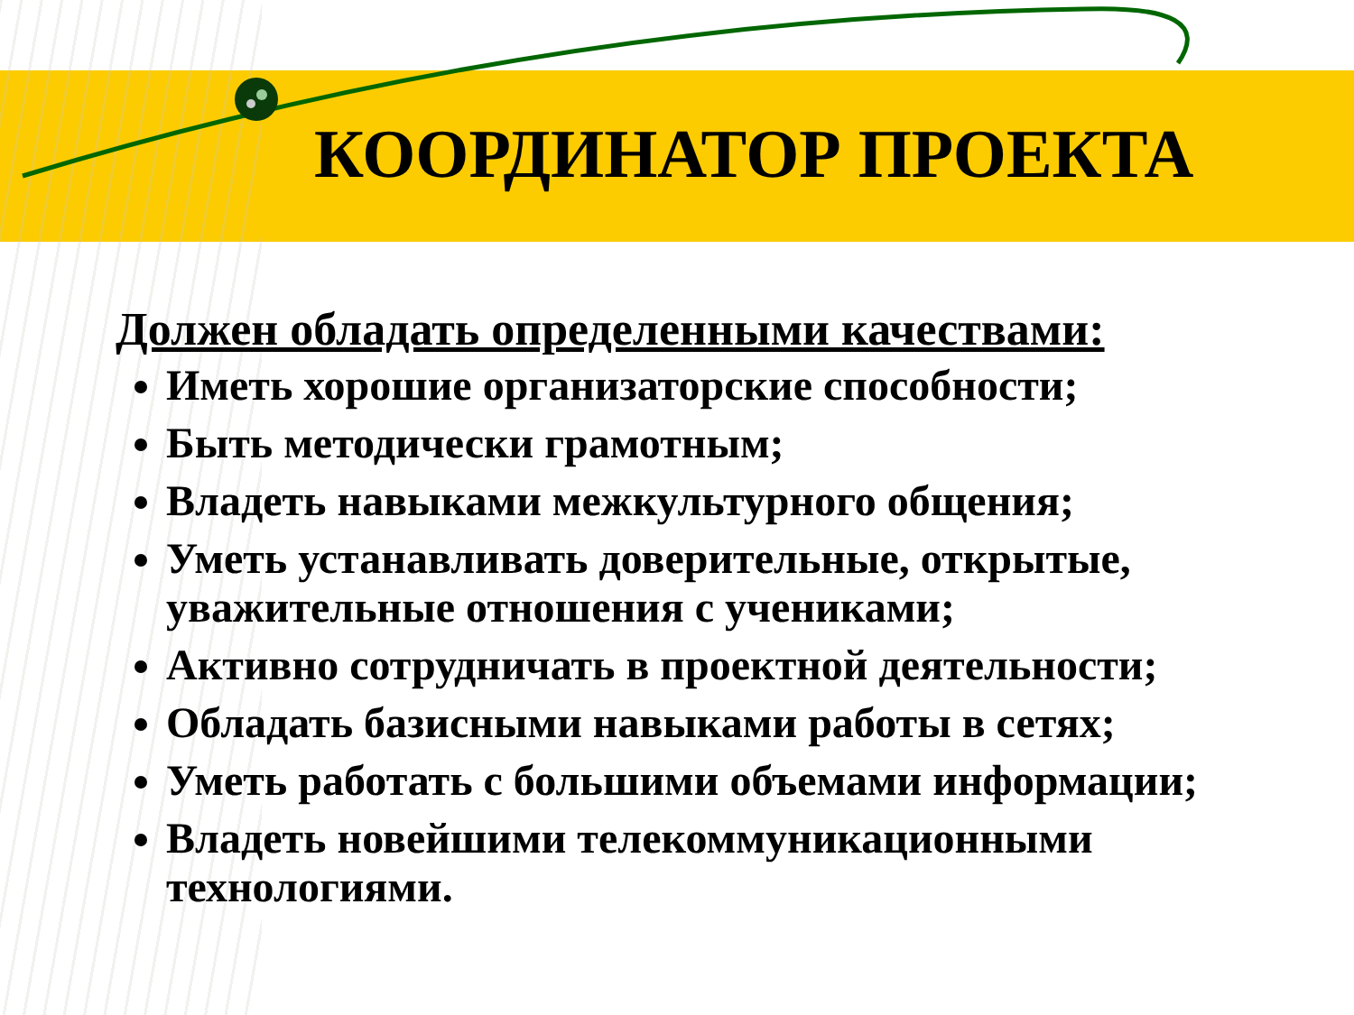КООРДИНАТОР ПРОЕКТА
Должен обладать определенными качествами:
Иметь хорошие организаторские способности;
Быть методически грамотным;
Владеть навыками межкультурного общения;
Уметь устанавливать доверительные, открытые, уважительные отношения с учениками;
Активно сотрудничать в проектной деятельности;
Обладать базисными навыками работы в сетях;
Уметь работать с большими объемами информации;
Владеть новейшими телекоммуникационными технологиями.